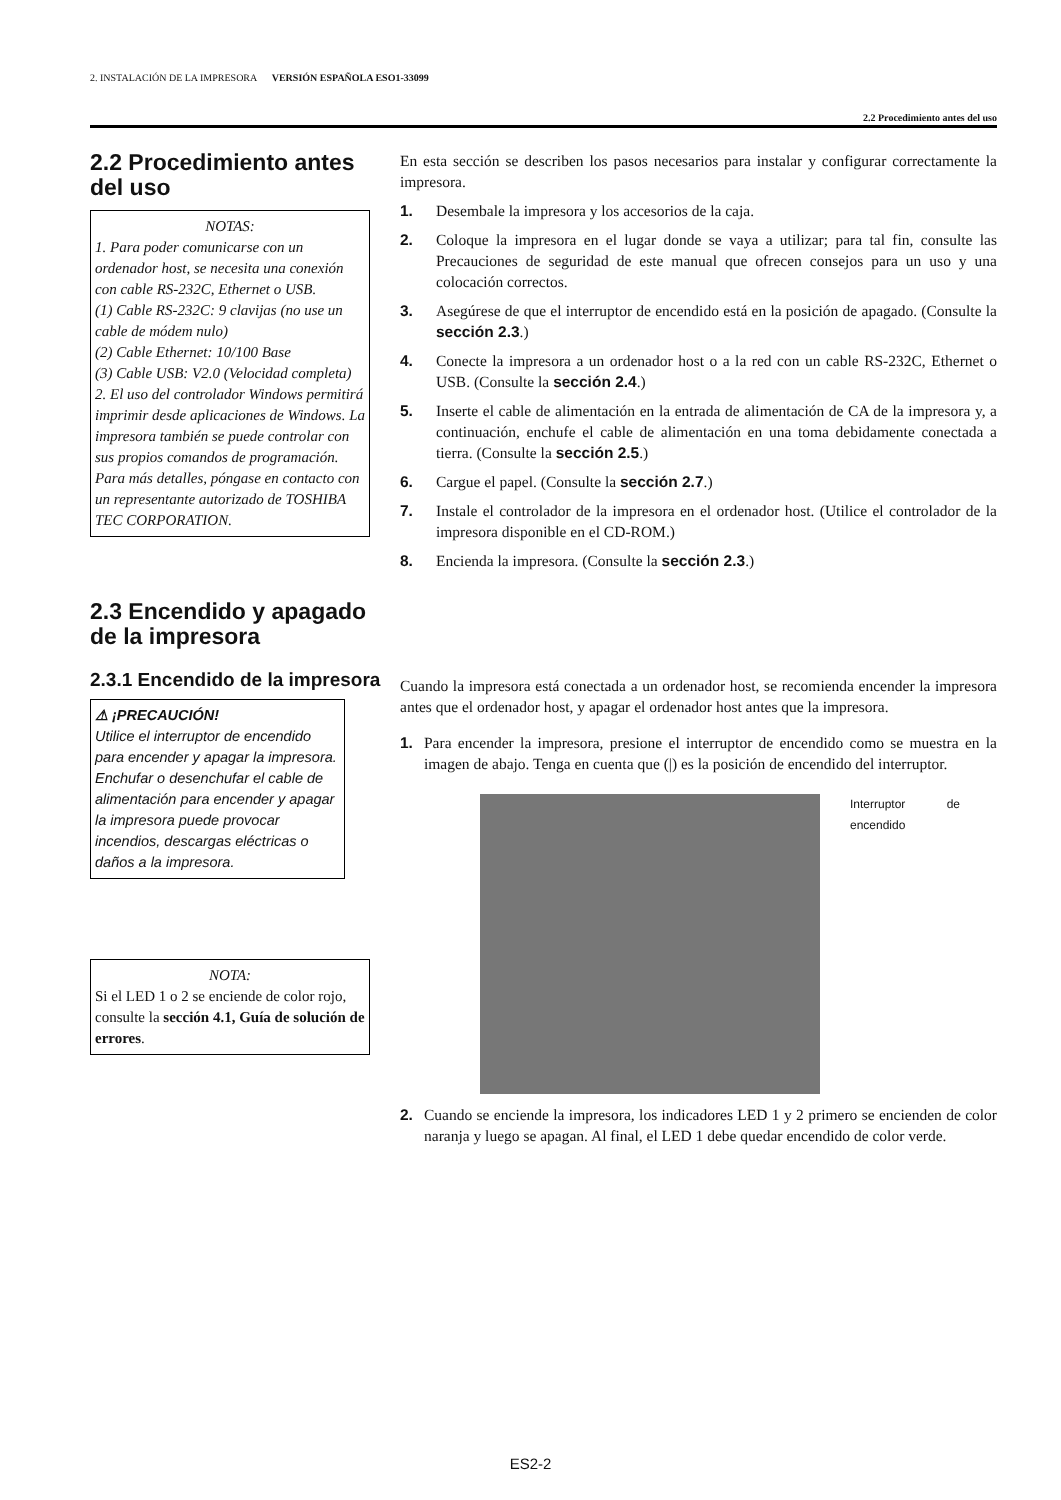2. INSTALACIÓN DE LA IMPRESORA VERSIÓN ESPAÑOLA ESO1-33099
2.2 Procedimiento antes del uso
2.2 Procedimiento antes del uso
NOTAS:
1. Para poder comunicarse con un ordenador host, se necesita una conexión con cable RS-232C, Ethernet o USB.
(1) Cable RS-232C: 9 clavijas (no use un cable de módem nulo)
(2) Cable Ethernet: 10/100 Base
(3) Cable USB: V2.0 (Velocidad completa)
2. El uso del controlador Windows permitirá imprimir desde aplicaciones de Windows. La impresora también se puede controlar con sus propios comandos de programación. Para más detalles, póngase en contacto con un representante autorizado de TOSHIBA TEC CORPORATION.
En esta sección se describen los pasos necesarios para instalar y configurar correctamente la impresora.
1. Desembale la impresora y los accesorios de la caja.
2. Coloque la impresora en el lugar donde se vaya a utilizar; para tal fin, consulte las Precauciones de seguridad de este manual que ofrecen consejos para un uso y una colocación correctos.
3. Asegúrese de que el interruptor de encendido está en la posición de apagado. (Consulte la sección 2.3.)
4. Conecte la impresora a un ordenador host o a la red con un cable RS-232C, Ethernet o USB. (Consulte la sección 2.4.)
5. Inserte el cable de alimentación en la entrada de alimentación de CA de la impresora y, a continuación, enchufe el cable de alimentación en una toma debidamente conectada a tierra. (Consulte la sección 2.5.)
6. Cargue el papel. (Consulte la sección 2.7.)
7. Instale el controlador de la impresora en el ordenador host. (Utilice el controlador de la impresora disponible en el CD-ROM.)
8. Encienda la impresora. (Consulte la sección 2.3.)
2.3 Encendido y apagado de la impresora
2.3.1 Encendido de la impresora
⚠ ¡PRECAUCIÓN!
Utilice el interruptor de encendido para encender y apagar la impresora. Enchufar o desenchufar el cable de alimentación para encender y apagar la impresora puede provocar incendios, descargas eléctricas o daños a la impresora.
NOTA:
Si el LED 1 o 2 se enciende de color rojo, consulte la sección 4.1, Guía de solución de errores.
Cuando la impresora está conectada a un ordenador host, se recomienda encender la impresora antes que el ordenador host, y apagar el ordenador host antes que la impresora.
1. Para encender la impresora, presione el interruptor de encendido como se muestra en la imagen de abajo. Tenga en cuenta que (|) es la posición de encendido del interruptor.
Interruptor de encendido
2. Cuando se enciende la impresora, los indicadores LED 1 y 2 primero se encienden de color naranja y luego se apagan. Al final, el LED 1 debe quedar encendido de color verde.
ES2-2